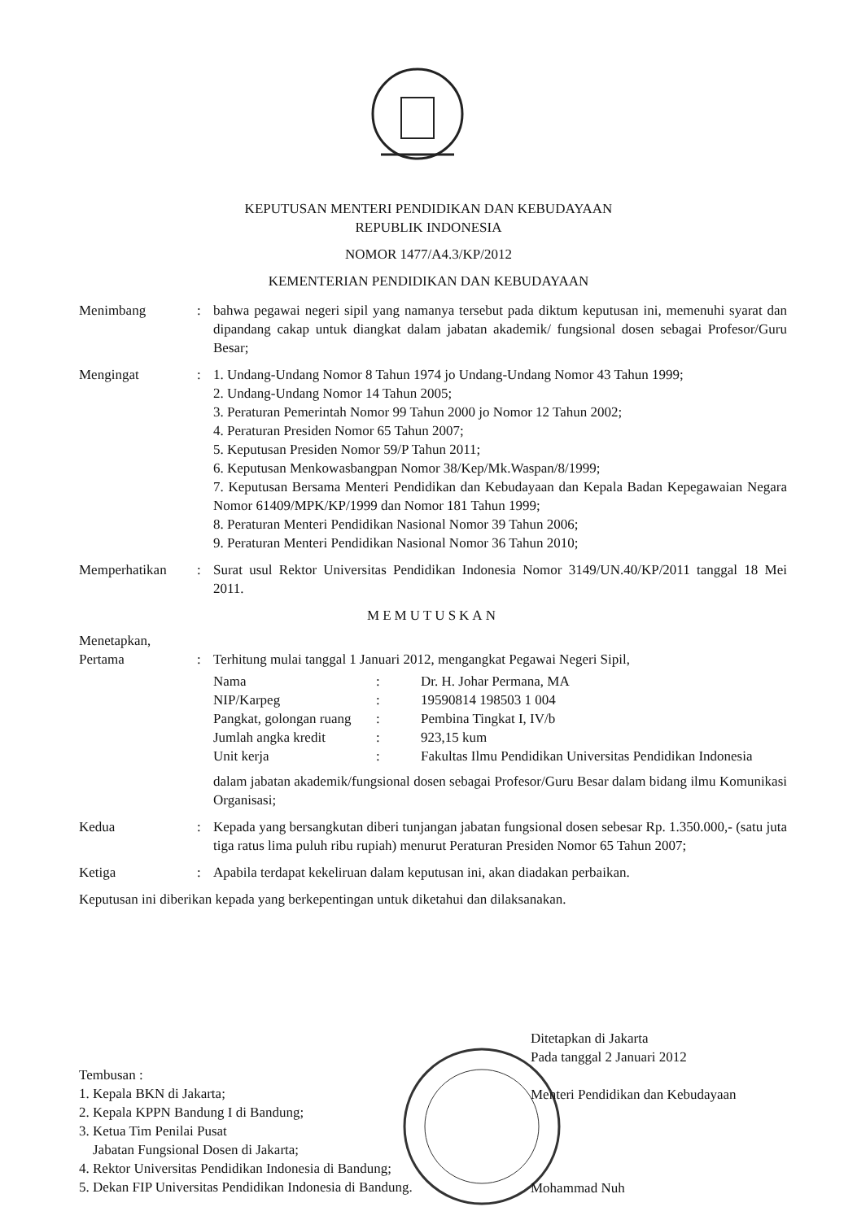KEPUTUSAN MENTERI PENDIDIKAN DAN KEBUDAYAAN
REPUBLIK INDONESIA
NOMOR 1477/A4.3/KP/2012
KEMENTERIAN PENDIDIKAN DAN KEBUDAYAAN
Menimbang : bahwa pegawai negeri sipil yang namanya tersebut pada diktum keputusan ini, memenuhi syarat dan dipandang cakap untuk diangkat dalam jabatan akademik/ fungsional dosen sebagai Profesor/Guru Besar;
Mengingat : 1. Undang-Undang Nomor 8 Tahun 1974 jo Undang-Undang Nomor 43 Tahun 1999;
2. Undang-Undang Nomor 14 Tahun 2005;
3. Peraturan Pemerintah Nomor 99 Tahun 2000 jo Nomor 12 Tahun 2002;
4. Peraturan Presiden Nomor 65 Tahun 2007;
5. Keputusan Presiden Nomor 59/P Tahun 2011;
6. Keputusan Menkowasbangpan Nomor 38/Kep/Mk.Waspan/8/1999;
7. Keputusan Bersama Menteri Pendidikan dan Kebudayaan dan Kepala Badan Kepegawaian Negara Nomor 61409/MPK/KP/1999 dan Nomor 181 Tahun 1999;
8. Peraturan Menteri Pendidikan Nasional Nomor 39 Tahun 2006;
9. Peraturan Menteri Pendidikan Nasional Nomor 36 Tahun 2010;
Memperhatikan : Surat usul Rektor Universitas Pendidikan Indonesia Nomor 3149/UN.40/KP/2011 tanggal 18 Mei 2011.
MEMUTUSKAN
Menetapkan,
Pertama : Terhitung mulai tanggal 1 Januari 2012, mengangkat Pegawai Negeri Sipil,
| Nama | : | Dr. H. Johar Permana, MA |
| NIP/Karpeg | : | 19590814 198503 1 004 |
| Pangkat, golongan ruang | : | Pembina Tingkat I, IV/b |
| Jumlah angka kredit | : | 923,15 kum |
| Unit kerja | : | Fakultas Ilmu Pendidikan Universitas Pendidikan Indonesia |
dalam jabatan akademik/fungsional dosen sebagai Profesor/Guru Besar dalam bidang ilmu Komunikasi Organisasi;
Kedua : Kepada yang bersangkutan diberi tunjangan jabatan fungsional dosen sebesar Rp. 1.350.000,- (satu juta tiga ratus lima puluh ribu rupiah) menurut Peraturan Presiden Nomor 65 Tahun 2007;
Ketiga : Apabila terdapat kekeliruan dalam keputusan ini, akan diadakan perbaikan.
Keputusan ini diberikan kepada yang berkepentingan untuk diketahui dan dilaksanakan.
Ditetapkan di Jakarta
Pada tanggal 2 Januari 2012
Menteri Pendidikan dan Kebudayaan
Mohammad Nuh
Tembusan :
1. Kepala BKN di Jakarta;
2. Kepala KPPN Bandung I di Bandung;
3. Ketua Tim Penilai Pusat
Jabatan Fungsional Dosen di Jakarta;
4. Rektor Universitas Pendidikan Indonesia di Bandung;
5. Dekan FIP Universitas Pendidikan Indonesia di Bandung.